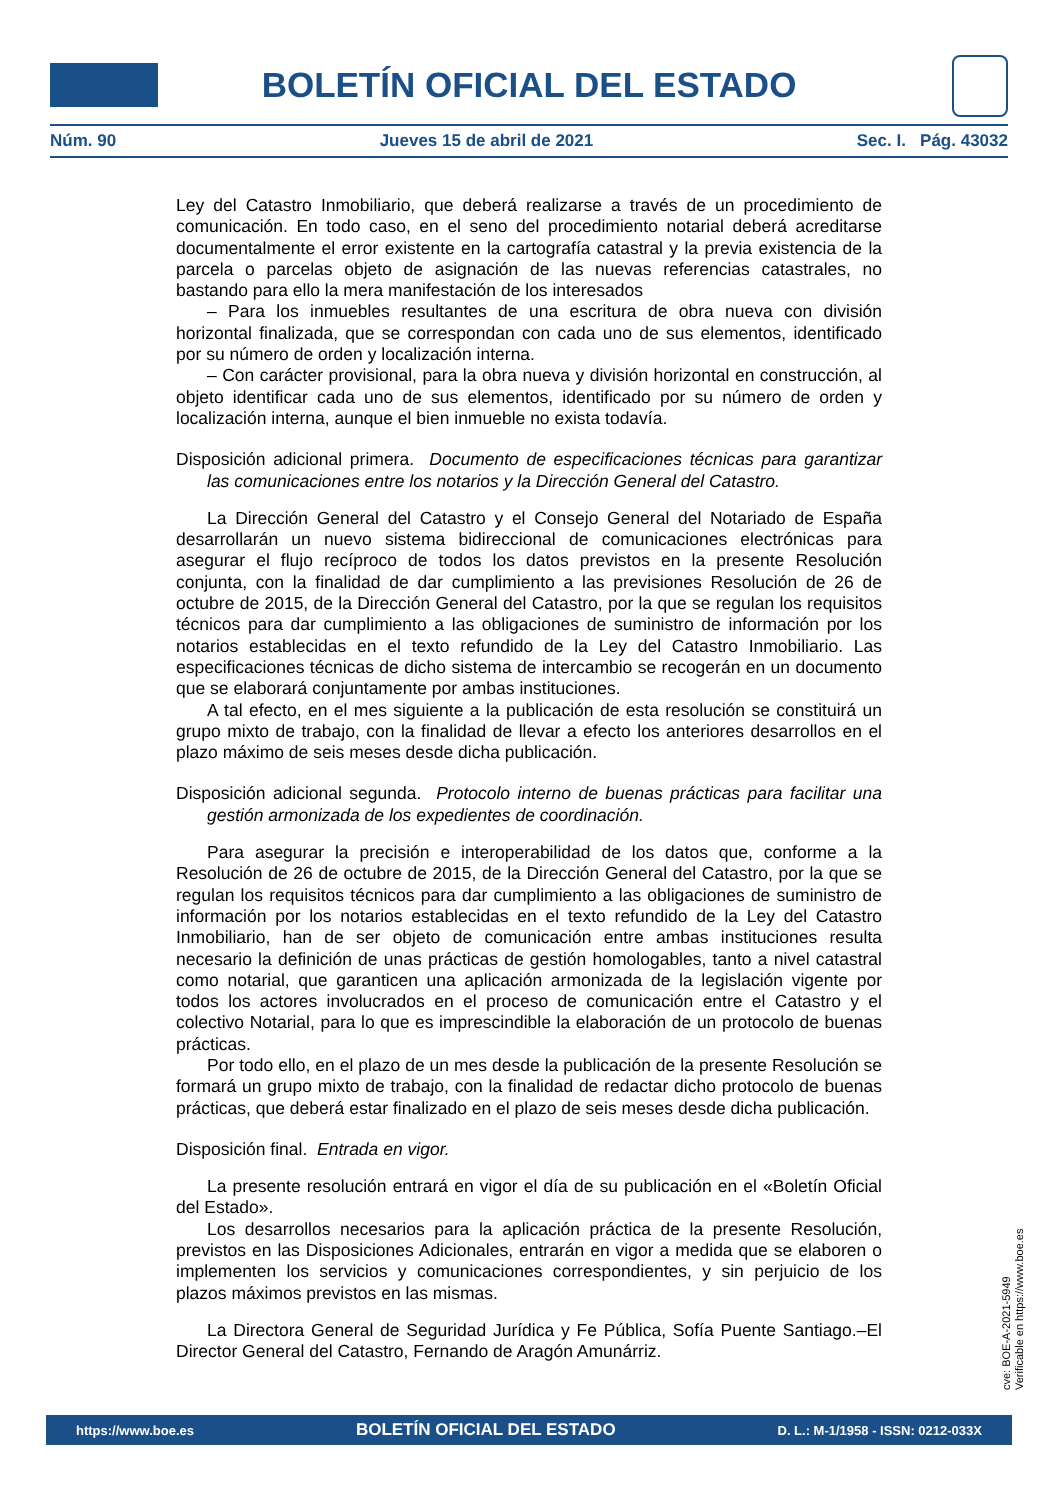BOLETÍN OFICIAL DEL ESTADO
Núm. 90 Jueves 15 de abril de 2021 Sec. I. Pág. 43032
Ley del Catastro Inmobiliario, que deberá realizarse a través de un procedimiento de comunicación. En todo caso, en el seno del procedimiento notarial deberá acreditarse documentalmente el error existente en la cartografía catastral y la previa existencia de la parcela o parcelas objeto de asignación de las nuevas referencias catastrales, no bastando para ello la mera manifestación de los interesados
– Para los inmuebles resultantes de una escritura de obra nueva con división horizontal finalizada, que se correspondan con cada uno de sus elementos, identificado por su número de orden y localización interna.
– Con carácter provisional, para la obra nueva y división horizontal en construcción, al objeto identificar cada uno de sus elementos, identificado por su número de orden y localización interna, aunque el bien inmueble no exista todavía.
Disposición adicional primera. Documento de especificaciones técnicas para garantizar las comunicaciones entre los notarios y la Dirección General del Catastro.
La Dirección General del Catastro y el Consejo General del Notariado de España desarrollarán un nuevo sistema bidireccional de comunicaciones electrónicas para asegurar el flujo recíproco de todos los datos previstos en la presente Resolución conjunta, con la finalidad de dar cumplimiento a las previsiones Resolución de 26 de octubre de 2015, de la Dirección General del Catastro, por la que se regulan los requisitos técnicos para dar cumplimiento a las obligaciones de suministro de información por los notarios establecidas en el texto refundido de la Ley del Catastro Inmobiliario. Las especificaciones técnicas de dicho sistema de intercambio se recogerán en un documento que se elaborará conjuntamente por ambas instituciones.
A tal efecto, en el mes siguiente a la publicación de esta resolución se constituirá un grupo mixto de trabajo, con la finalidad de llevar a efecto los anteriores desarrollos en el plazo máximo de seis meses desde dicha publicación.
Disposición adicional segunda. Protocolo interno de buenas prácticas para facilitar una gestión armonizada de los expedientes de coordinación.
Para asegurar la precisión e interoperabilidad de los datos que, conforme a la Resolución de 26 de octubre de 2015, de la Dirección General del Catastro, por la que se regulan los requisitos técnicos para dar cumplimiento a las obligaciones de suministro de información por los notarios establecidas en el texto refundido de la Ley del Catastro Inmobiliario, han de ser objeto de comunicación entre ambas instituciones resulta necesario la definición de unas prácticas de gestión homologables, tanto a nivel catastral como notarial, que garanticen una aplicación armonizada de la legislación vigente por todos los actores involucrados en el proceso de comunicación entre el Catastro y el colectivo Notarial, para lo que es imprescindible la elaboración de un protocolo de buenas prácticas.
Por todo ello, en el plazo de un mes desde la publicación de la presente Resolución se formará un grupo mixto de trabajo, con la finalidad de redactar dicho protocolo de buenas prácticas, que deberá estar finalizado en el plazo de seis meses desde dicha publicación.
Disposición final. Entrada en vigor.
La presente resolución entrará en vigor el día de su publicación en el «Boletín Oficial del Estado».
Los desarrollos necesarios para la aplicación práctica de la presente Resolución, previstos en las Disposiciones Adicionales, entrarán en vigor a medida que se elaboren o implementen los servicios y comunicaciones correspondientes, y sin perjuicio de los plazos máximos previstos en las mismas.
La Directora General de Seguridad Jurídica y Fe Pública, Sofía Puente Santiago.–El Director General del Catastro, Fernando de Aragón Amunárriz.
cve: BOE-A-2021-5949
Verificable en https://www.boe.es
https://www.boe.es BOLETÍN OFICIAL DEL ESTADO D. L.: M-1/1958 - ISSN: 0212-033X